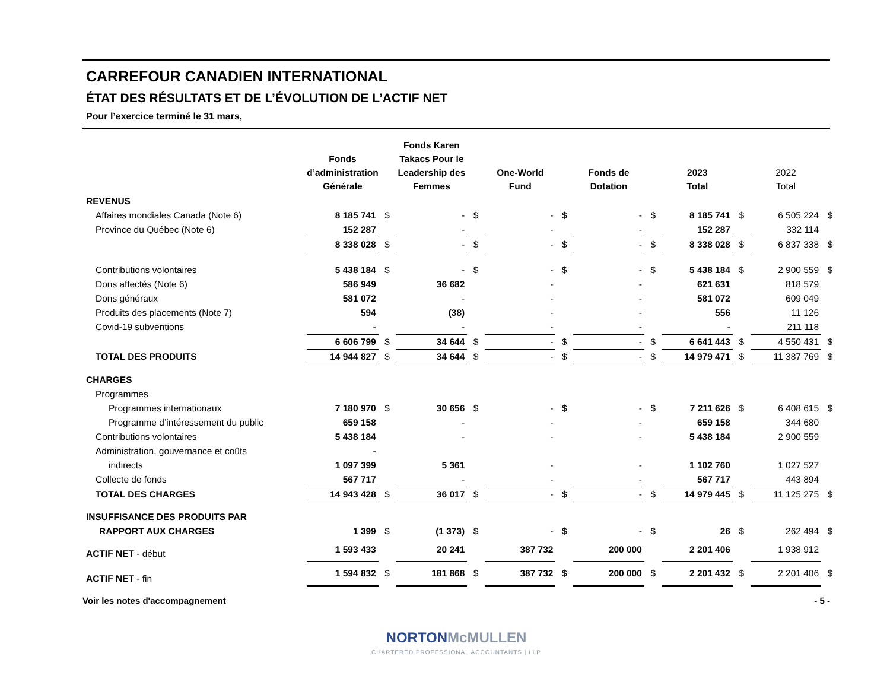CARREFOUR CANADIEN INTERNATIONAL
ÉTAT DES RÉSULTATS ET DE L’ÉVOLUTION DE L’ACTIF NET
Pour l’exercice terminé le 31 mars,
| | Fonds d’administration Générale | | Fonds Karen Takacs Pour le Leadership des Femmes | | One-World Fund | | Fonds de Dotation | | 2023 Total | | 2022 Total | |
| --- | --- | --- | --- | --- | --- | --- | --- | --- | --- | --- | --- | --- |
| REVENUS | | | | | | | | | | | | |
| Affaires mondiales Canada (Note 6) | 8 185 741 | $ | - | $ | - | $ | - | $ | 8 185 741 | $ | 6 505 224 | $ |
| Province du Québec (Note 6) | 152 287 | | - | | - | | - | | 152 287 | | 332 114 | |
| | 8 338 028 | $ | - | $ | - | $ | - | $ | 8 338 028 | $ | 6 837 338 | $ |
| Contributions volontaires | 5 438 184 | $ | - | $ | - | $ | - | $ | 5 438 184 | $ | 2 900 559 | $ |
| Dons affectés (Note 6) | 586 949 | | 36 682 | | - | | - | | 621 631 | | 818 579 | |
| Dons généraux | 581 072 | | - | | - | | - | | 581 072 | | 609 049 | |
| Produits des placements (Note 7) | 594 | | (38) | | - | | - | | 556 | | 11 126 | |
| Covid-19 subventions | - | | - | | - | | - | | - | | 211 118 | |
| | 6 606 799 | $ | 34 644 | $ | - | $ | - | $ | 6 641 443 | $ | 4 550 431 | $ |
| TOTAL DES PRODUITS | 14 944 827 | $ | 34 644 | $ | - | $ | - | $ | 14 979 471 | $ | 11 387 769 | $ |
| CHARGES | | | | | | | | | | | | |
| Programmes | | | | | | | | | | | | |
| Programmes internationaux | 7 180 970 | $ | 30 656 | $ | - | $ | - | $ | 7 211 626 | $ | 6 408 615 | $ |
| Programme d’intéressement du public | 659 158 | | - | | - | | - | | 659 158 | | 344 680 | |
| Contributions volontaires | 5 438 184 | | - | | - | | - | | 5 438 184 | | 2 900 559 | |
| Administration, gouvernance et coûts | - | | | | | | | | | | | |
| indirects | 1 097 399 | | 5 361 | | - | | - | | 1 102 760 | | 1 027 527 | |
| Collecte de fonds | 567 717 | | - | | - | | - | | 567 717 | | 443 894 | |
| TOTAL DES CHARGES | 14 943 428 | $ | 36 017 | $ | - | $ | - | $ | 14 979 445 | $ | 11 125 275 | $ |
| INSUFFISANCE DES PRODUITS PAR | | | | | | | | | | | | |
| RAPPORT AUX CHARGES | 1 399 | $ | (1 373) | $ | - | $ | - | $ | 26 | $ | 262 494 | $ |
| ACTIF NET - début | 1 593 433 | | 20 241 | | 387 732 | | 200 000 | | 2 201 406 | | 1 938 912 | |
| ACTIF NET - fin | 1 594 832 | $ | 181 868 | $ | 387 732 | $ | 200 000 | $ | 2 201 432 | $ | 2 201 406 | $ |
Voir les notes d'accompagnement - 5 -
NORTON McMULLEN
CHARTERED PROFESSIONAL ACCOUNTANTS | LLP